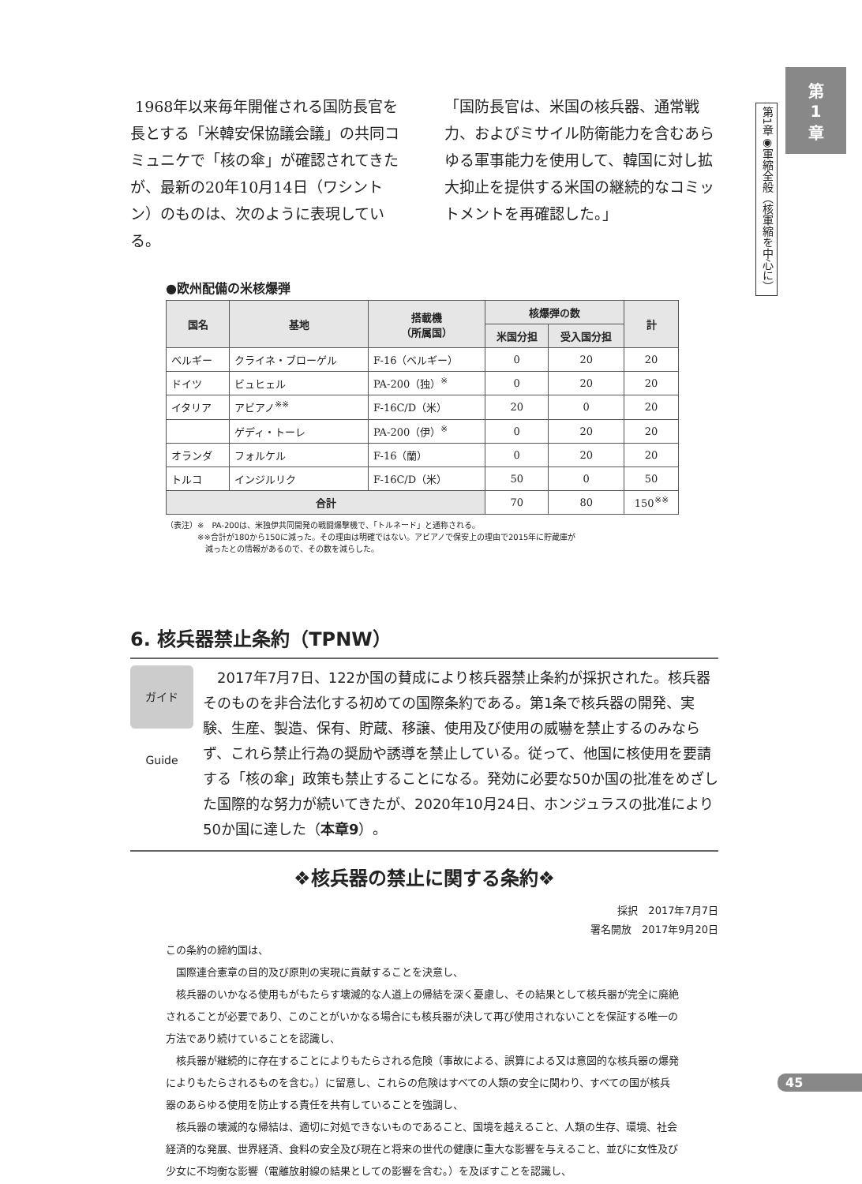第
1
章
第1章◉軍縮全般（核軍縮を中心に）
1968年以来毎年開催される国防長官を長とする「米韓安保協議会議」の共同コミュニケで「核の傘」が確認されてきたが、最新の20年10月14日（ワシントン）のものは、次のように表現している。
「国防長官は、米国の核兵器、通常戦力、およびミサイル防衛能力を含むあらゆる軍事能力を使用して、韓国に対し拡大抑止を提供する米国の継続的なコミットメントを再確認した。」
●欧州配備の米核爆弾
| 国名 | 基地 | 搭載機 （所属国） | 核爆弾の数 | | 計 |
| --- | --- | --- | --- | --- | --- |
| | | | 米国分担 | 受入国分担 | |
| ベルギー | クライネ・ブローゲル | F-16（ベルギー） | 0 | 20 | 20 |
| ドイツ | ビュヒェル | PA-200（独）<sup>※</sup> | 0 | 20 | 20 |
| イタリア | アビアノ<sup>※※</sup> | F-16C/D（米） | 20 | 0 | 20 |
| | ゲディ・トーレ | PA-200（伊）<sup>※</sup> | 0 | 20 | 20 |
| オランダ | フォルケル | F-16（蘭） | 0 | 20 | 20 |
| トルコ | インジルリク | F-16C/D（米） | 50 | 0 | 50 |
| 合計 | | | 70 | 80 | 150<sup>※※</sup> |
（表注）※　PA-200は、米独伊共同開発の戦闘爆撃機で、「トルネード」と通称される。
　　　　※※合計が180から150に減った。その理由は明確ではない。アビアノで保安上の理由で2015年に貯蔵庫が
　　　　　減ったとの情報があるので、その数を減らした。
6. 核兵器禁止条約（TPNW）
ガイド Guide
　2017年7月7日、122か国の賛成により核兵器禁止条約が採択された。核兵器そのものを非合法化する初めての国際条約である。第1条で核兵器の開発、実験、生産、製造、保有、貯蔵、移譲、使用及び使用の威嚇を禁止するのみならず、これら禁止行為の奨励や誘導を禁止している。従って、他国に核使用を要請する「核の傘」政策も禁止することになる。発効に必要な50か国の批准をめざした国際的な努力が続いてきたが、2020年10月24日、ホンジュラスの批准により50か国に達した（本章9）。
❖核兵器の禁止に関する条約❖
採択　2017年7月7日
署名開放　2017年9月20日
この条約の締約国は、
国際連合憲章の目的及び原則の実現に貢献することを決意し、
核兵器のいかなる使用もがもたらす壊滅的な人道上の帰結を深く憂慮し、その結果として核兵器が完全に廃絶されることが必要であり、このことがいかなる場合にも核兵器が決して再び使用されないことを保証する唯一の方法であり続けていることを認識し、
核兵器が継続的に存在することによりもたらされる危険（事故による、誤算による又は意図的な核兵器の爆発によりもたらされるものを含む。）に留意し、これらの危険はすべての人類の安全に関わり、すべての国が核兵器のあらゆる使用を防止する責任を共有していることを強調し、
核兵器の壊滅的な帰結は、適切に対処できないものであること、国境を越えること、人類の生存、環境、社会経済的な発展、世界経済、食料の安全及び現在と将来の世代の健康に重大な影響を与えること、並びに女性及び少女に不均衡な影響（電離放射線の結果としての影響を含む。）を及ぼすことを認識し、
45